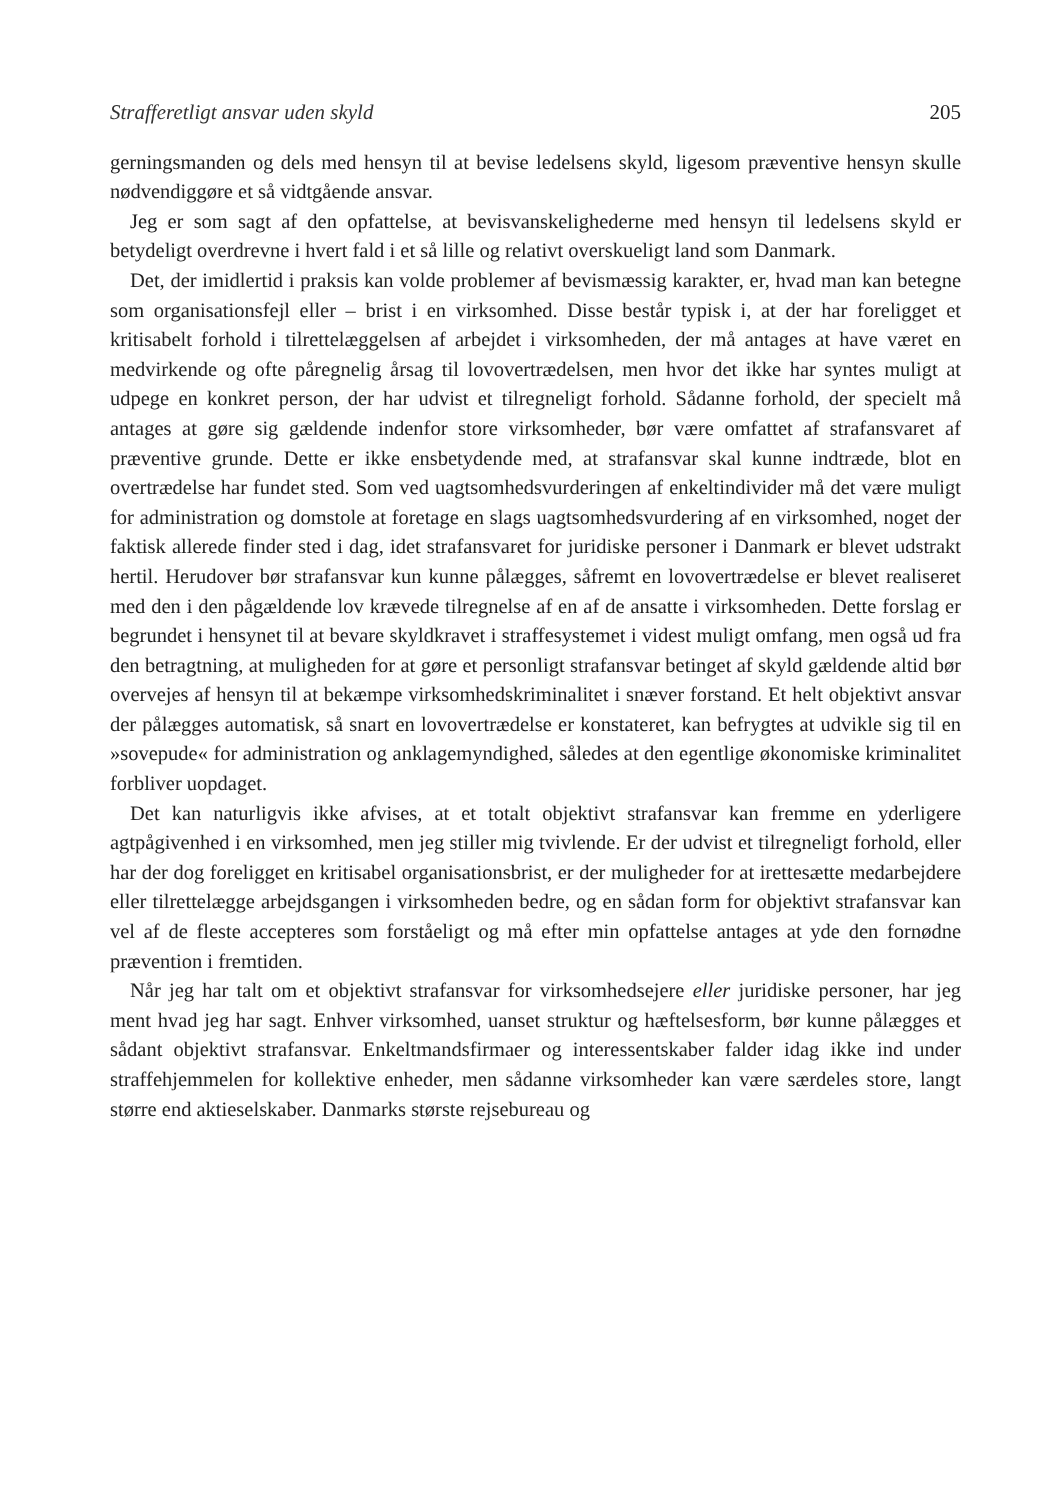Strafferetligt ansvar uden skyld 205
gerningsmanden og dels med hensyn til at bevise ledelsens skyld, ligesom præventive hensyn skulle nødvendiggøre et så vidtgående ansvar.
Jeg er som sagt af den opfattelse, at bevisvanskelighederne med hensyn til ledelsens skyld er betydeligt overdrevne i hvert fald i et så lille og relativt overskueligt land som Danmark.
Det, der imidlertid i praksis kan volde problemer af bevismæssig karakter, er, hvad man kan betegne som organisationsfejl eller – brist i en virksomhed. Disse består typisk i, at der har foreligget et kritisabelt forhold i tilrettelæggelsen af arbejdet i virksomheden, der må antages at have været en medvirkende og ofte påregnelig årsag til lovovertrædelsen, men hvor det ikke har syntes muligt at udpege en konkret person, der har udvist et tilregneligt forhold. Sådanne forhold, der specielt må antages at gøre sig gældende indenfor store virksomheder, bør være omfattet af strafansvaret af præventive grunde. Dette er ikke ensbetydende med, at strafansvar skal kunne indtræde, blot en overtrædelse har fundet sted. Som ved uagtsomhedsvurderingen af enkeltindivider må det være muligt for administration og domstole at foretage en slags uagtsomhedsvurdering af en virksomhed, noget der faktisk allerede finder sted i dag, idet strafansvaret for juridiske personer i Danmark er blevet udstrakt hertil. Herudover bør strafansvar kun kunne pålægges, såfremt en lovovertrædelse er blevet realiseret med den i den pågældende lov krævede tilregnelse af en af de ansatte i virksomheden. Dette forslag er begrundet i hensynet til at bevare skyldkravet i straffesystemet i videst muligt omfang, men også ud fra den betragtning, at muligheden for at gøre et personligt strafansvar betinget af skyld gældende altid bør overvejes af hensyn til at bekæmpe virksomhedskriminalitet i snæver forstand. Et helt objektivt ansvar der pålægges automatisk, så snart en lovovertrædelse er konstateret, kan befrygtes at udvikle sig til en »sovepude« for administration og anklagemyndighed, således at den egentlige økonomiske kriminalitet forbliver uopdaget.
Det kan naturligvis ikke afvises, at et totalt objektivt strafansvar kan fremme en yderligere agtpågivenhed i en virksomhed, men jeg stiller mig tvivlende. Er der udvist et tilregneligt forhold, eller har der dog foreligget en kritisabel organisationsbrist, er der muligheder for at irettesætte medarbejdere eller tilrettelægge arbejdsgangen i virksomheden bedre, og en sådan form for objektivt strafansvar kan vel af de fleste accepteres som forståeligt og må efter min opfattelse antages at yde den fornødne prævention i fremtiden.
Når jeg har talt om et objektivt strafansvar for virksomhedsejere eller juridiske personer, har jeg ment hvad jeg har sagt. Enhver virksomhed, uanset struktur og hæftelsesform, bør kunne pålægges et sådant objektivt strafansvar. Enkeltmandsfirmaer og interessentskaber falder idag ikke ind under straffehjemmelen for kollektive enheder, men sådanne virksomheder kan være særdeles store, langt større end aktieselskaber. Danmarks største rejsebureau og